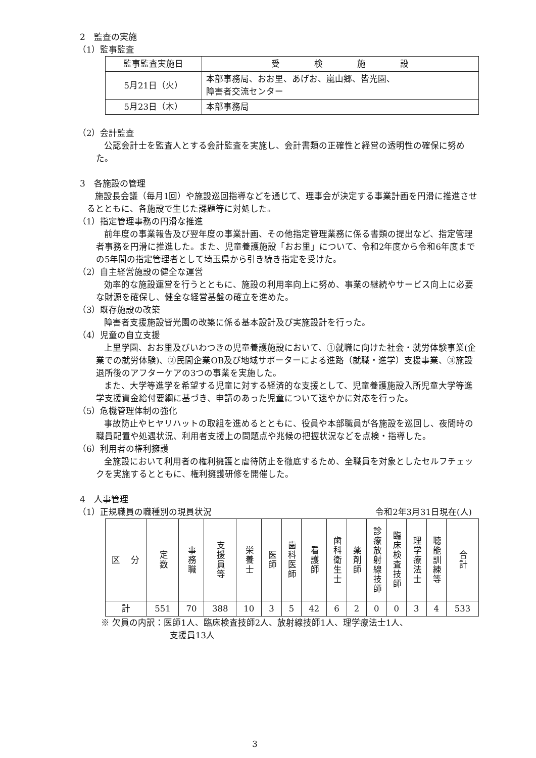2　監査の実施
（1）監事監査
| 監事監査実施日 | 受 検 施 設 |
| --- | --- |
| 5月21日（火） | 本部事務局、おお里、あげお、嵐山郷、皆光園、 障害者交流センター |
| 5月23日（木） | 本部事務局 |
（2）会計監査
公認会計士を監査人とする会計監査を実施し、会計書類の正確性と経営の透明性の確保に努めた。
3　各施設の管理
施設長会議（毎月1回）や施設巡回指導などを通じて、理事会が決定する事業計画を円滑に推進させるとともに、各施設で生じた課題等に対処した。
（1）指定管理事務の円滑な推進
前年度の事業報告及び翌年度の事業計画、その他指定管理業務に係る書類の提出など、指定管理者事務を円滑に推進した。また、児童養護施設「おお里」について、令和2年度から令和6年度までの5年間の指定管理者として埼玉県から引き続き指定を受けた。
（2）自主経営施設の健全な運営
効率的な施設運営を行うとともに、施設の利用率向上に努め、事業の継続やサービス向上に必要な財源を確保し、健全な経営基盤の確立を進めた。
（3）既存施設の改築
障害者支援施設皆光園の改築に係る基本設計及び実施設計を行った。
（4）児童の自立支援
上里学園、おお里及びいわつきの児童養護施設において、①就職に向けた社会・就労体験事業(企業での就労体験)、②民間企業OB及び地域サポーターによる進路（就職・進学）支援事業、③施設退所後のアフターケアの3つの事業を実施した。
また、大学等進学を希望する児童に対する経済的な支援として、児童養護施設入所児童大学等進学支援資金給付要綱に基づき、申請のあった児童について速やかに対応を行った。
（5）危機管理体制の強化
事故防止やヒヤリハットの取組を進めるとともに、役員や本部職員が各施設を巡回し、夜間時の職員配置や処遇状況、利用者支援上の問題点や兆候の把握状況などを点検・指導した。
（6）利用者の権利擁護
全施設において利用者の権利擁護と虐待防止を徹底するため、全職員を対象としたセルフチェックを実施するとともに、権利擁護研修を開催した。
4　人事管理
（1）正規職員の職種別の現員状況 令和2年3月31日現在(人)
| 区 分 | 定数 | 事務職 | 支援員等 | 栄養士 | 医師 | 歯科医師 | 看護師 | 歯科衛生士 | 薬剤師 | 診療放射線技師 | 臨床検査技師 | 理学療法士 | 聴能訓練等 | 合計 |
| --- | --- | --- | --- | --- | --- | --- | --- | --- | --- | --- | --- | --- | --- | --- |
| 計 | 551 | 70 | 388 | 10 | 3 | 5 | 42 | 6 | 2 | 0 | 0 | 3 | 4 | 533 |
※ 欠員の内訳：医師1人、臨床検査技師2人、放射線技師1人、理学療法士1人、
支援員13人
3